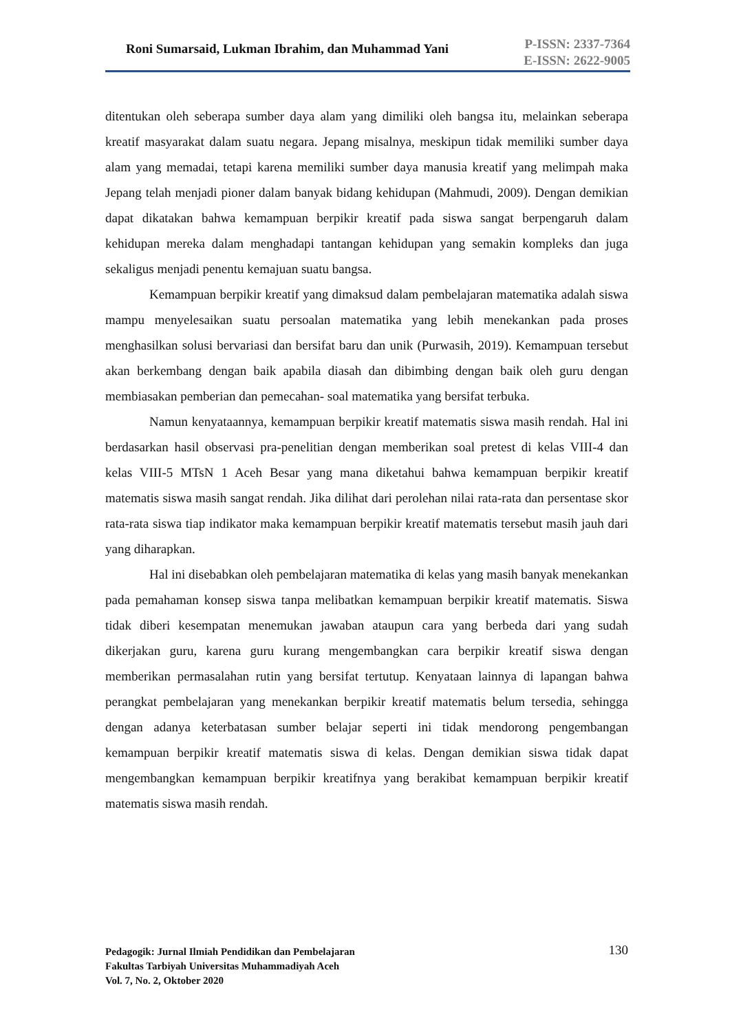Roni Sumarsaid, Lukman Ibrahim, dan Muhammad Yani
P-ISSN: 2337-7364
E-ISSN: 2622-9005
ditentukan oleh seberapa sumber daya alam yang dimiliki oleh bangsa itu, melainkan seberapa kreatif masyarakat dalam suatu negara. Jepang misalnya, meskipun tidak memiliki sumber daya alam yang memadai, tetapi karena memiliki sumber daya manusia kreatif yang melimpah maka Jepang telah menjadi pioner dalam banyak bidang kehidupan (Mahmudi, 2009). Dengan demikian dapat dikatakan bahwa kemampuan berpikir kreatif pada siswa sangat berpengaruh dalam kehidupan mereka dalam menghadapi tantangan kehidupan yang semakin kompleks dan juga sekaligus menjadi penentu kemajuan suatu bangsa.
Kemampuan berpikir kreatif yang dimaksud dalam pembelajaran matematika adalah siswa mampu menyelesaikan suatu persoalan matematika yang lebih menekankan pada proses menghasilkan solusi bervariasi dan bersifat baru dan unik (Purwasih, 2019). Kemampuan tersebut akan berkembang dengan baik apabila diasah dan dibimbing dengan baik oleh guru dengan membiasakan pemberian dan pemecahan- soal matematika yang bersifat terbuka.
Namun kenyataannya, kemampuan berpikir kreatif matematis siswa masih rendah. Hal ini berdasarkan hasil observasi pra-penelitian dengan memberikan soal pretest di kelas VIII-4 dan kelas VIII-5 MTsN 1 Aceh Besar yang mana diketahui bahwa kemampuan berpikir kreatif matematis siswa masih sangat rendah. Jika dilihat dari perolehan nilai rata-rata dan persentase skor rata-rata siswa tiap indikator maka kemampuan berpikir kreatif matematis tersebut masih jauh dari yang diharapkan.
Hal ini disebabkan oleh pembelajaran matematika di kelas yang masih banyak menekankan pada pemahaman konsep siswa tanpa melibatkan kemampuan berpikir kreatif matematis. Siswa tidak diberi kesempatan menemukan jawaban ataupun cara yang berbeda dari yang sudah dikerjakan guru, karena guru kurang mengembangkan cara berpikir kreatif siswa dengan memberikan permasalahan rutin yang bersifat tertutup. Kenyataan lainnya di lapangan bahwa perangkat pembelajaran yang menekankan berpikir kreatif matematis belum tersedia, sehingga dengan adanya keterbatasan sumber belajar seperti ini tidak mendorong pengembangan kemampuan berpikir kreatif matematis siswa di kelas. Dengan demikian siswa tidak dapat mengembangkan kemampuan berpikir kreatifnya yang berakibat kemampuan berpikir kreatif matematis siswa masih rendah.
Pedagogik: Jurnal Ilmiah Pendidikan dan Pembelajaran
Fakultas Tarbiyah Universitas Muhammadiyah Aceh
Vol. 7, No. 2, Oktober 2020
130